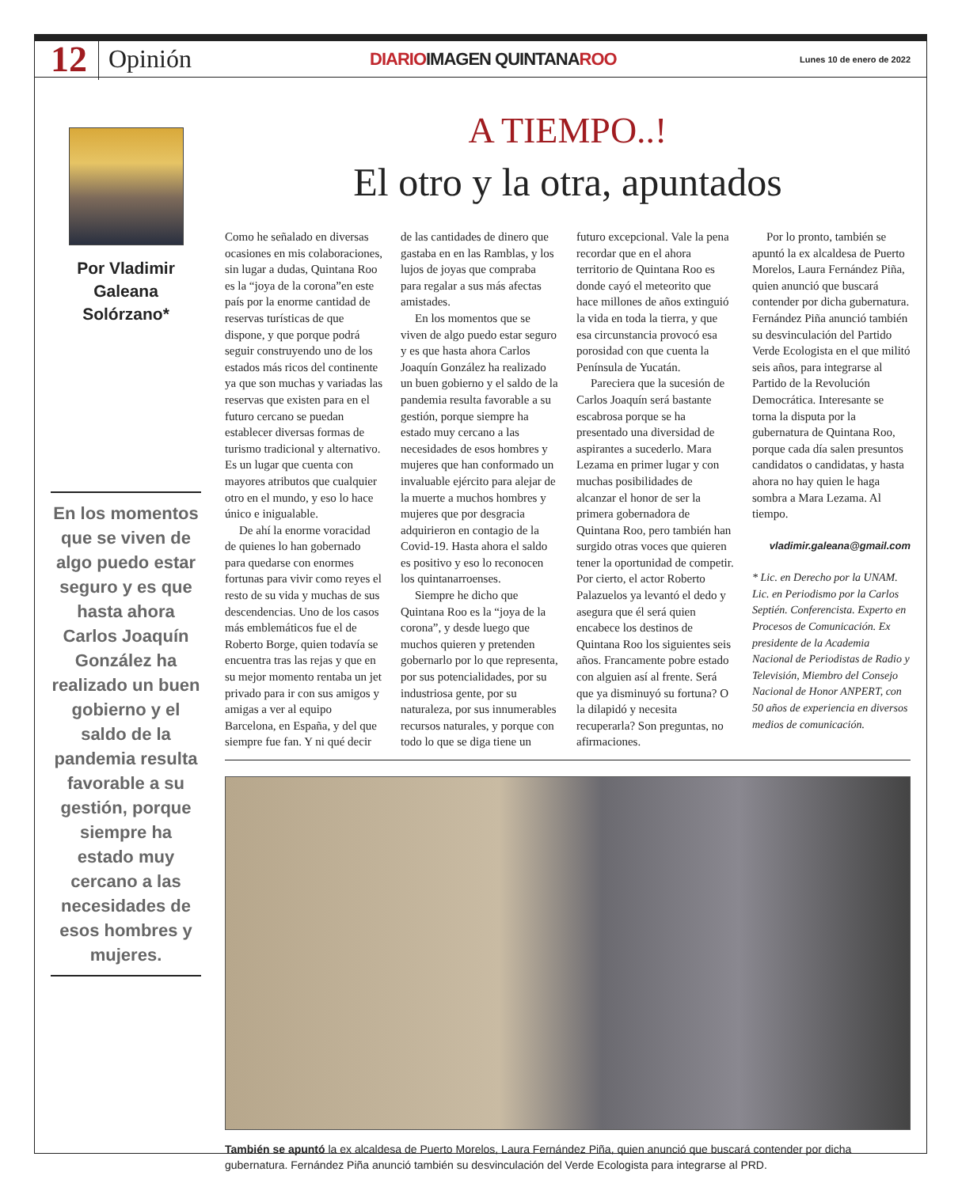12
Opinión
DIARIOIMAGEN QUINTANAROO
Lunes 10 de enero de 2022
Por Vladimir Galeana Solórzano*
En los momentos que se viven de algo puedo estar seguro y es que hasta ahora Carlos Joaquín González ha realizado un buen gobierno y el saldo de la pandemia resulta favorable a su gestión, porque siempre ha estado muy cercano a las necesidades de esos hombres y mujeres.
A TIEMPO..!
El otro y la otra, apuntados
Como he señalado en diversas ocasiones en mis colaboraciones, sin lugar a dudas, Quintana Roo es la “joya de la corona”en este país por la enorme cantidad de reservas turísticas de que dispone, y que porque podrá seguir construyendo uno de los estados más ricos del continente ya que son muchas y variadas las reservas que existen para en el futuro cercano se puedan establecer diversas formas de turismo tradicional y alternativo. Es un lugar que cuenta con mayores atributos que cualquier otro en el mundo, y eso lo hace único e inigualable.
De ahí la enorme voracidad de quienes lo han gobernado para quedarse con enormes fortunas para vivir como reyes el resto de su vida y muchas de sus descendencias. Uno de los casos más emblemáticos fue el de Roberto Borge, quien todavía se encuentra tras las rejas y que en su mejor momento rentaba un jet privado para ir con sus amigos y amigas a ver al equipo Barcelona, en España, y del que siempre fue fan. Y ni qué decir de las cantidades de dinero que gastaba en en las Ramblas, y los lujos de joyas que compraba para regalar a sus más afectas amistades.
En los momentos que se viven de algo puedo estar seguro y es que hasta ahora Carlos Joaquín González ha realizado un buen gobierno y el saldo de la pandemia resulta favorable a su gestión, porque siempre ha estado muy cercano a las necesidades de esos hombres y mujeres que han conformado un invaluable ejército para alejar de la muerte a muchos hombres y mujeres que por desgracia adquirieron en contagio de la Covid-19. Hasta ahora el saldo es positivo y eso lo reconocen los quintanarroenses.
Siempre he dicho que Quintana Roo es la “joya de la corona”, y desde luego que muchos quieren y pretenden gobernarlo por lo que representa, por sus potencialidades, por su industriosa gente, por su naturaleza, por sus innumerables recursos naturales, y porque con todo lo que se diga tiene un futuro excepcional. Vale la pena recordar que en el ahora territorio de Quintana Roo es donde cayó el meteorito que hace millones de años extinguió la vida en toda la tierra, y que esa circunstancia provocó esa porosidad con que cuenta la Península de Yucatán.
Pareciera que la sucesión de Carlos Joaquín será bastante escabrosa porque se ha presentado una diversidad de aspirantes a sucederlo. Mara Lezama en primer lugar y con muchas posibilidades de alcanzar el honor de ser la primera gobernadora de Quintana Roo, pero también han surgido otras voces que quieren tener la oportunidad de competir. Por cierto, el actor Roberto Palazuelos ya levantó el dedo y asegura que él será quien encabece los destinos de Quintana Roo los siguientes seis años. Francamente pobre estado con alguien así al frente. Será que ya disminuyó su fortuna? O la dilapidó y necesita recuperarla? Son preguntas, no afirmaciones.
Por lo pronto, también se apuntó la ex alcaldesa de Puerto Morelos, Laura Fernández Piña, quien anunció que buscará contender por dicha gubernatura. Fernández Piña anunció también su desvinculación del Partido Verde Ecologista en el que militó seis años, para integrarse al Partido de la Revolución Democrática. Interesante se torna la disputa por la gubernatura de Quintana Roo, porque cada día salen presuntos candidatos o candidatas, y hasta ahora no hay quien le haga sombra a Mara Lezama. Al tiempo.
vladimir.galeana@gmail.com
* Lic. en Derecho por la UNAM. Lic. en Periodismo por la Carlos Septién. Conferencista. Experto en Procesos de Comunicación. Ex presidente de la Academia Nacional de Periodistas de Radio y Televisión, Miembro del Consejo Nacional de Honor ANPERT, con 50 años de experiencia en diversos medios de comunicación.
También se apuntó la ex alcaldesa de Puerto Morelos, Laura Fernández Piña, quien anunció que buscará contender por dicha gubernatura. Fernández Piña anunció también su desvinculación del Verde Ecologista para integrarse al PRD.